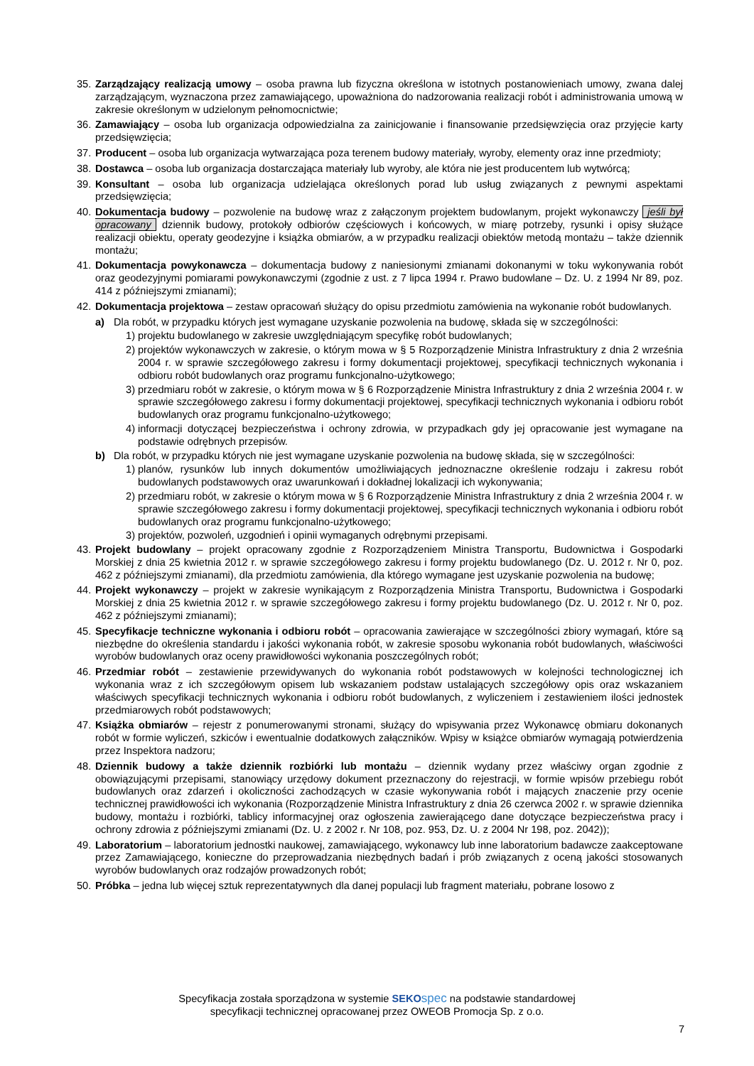35. Zarządzający realizacją umowy – osoba prawna lub fizyczna określona w istotnych postanowieniach umowy, zwana dalej zarządzającym, wyznaczona przez zamawiającego, upoważniona do nadzorowania realizacji robót i administrowania umową w zakresie określonym w udzielonym pełnomocnictwie;
36. Zamawiający – osoba lub organizacja odpowiedzialna za zainicjowanie i finansowanie przedsięwzięcia oraz przyjęcie karty przedsięwzięcia;
37. Producent – osoba lub organizacja wytwarzająca poza terenem budowy materiały, wyroby, elementy oraz inne przedmioty;
38. Dostawca – osoba lub organizacja dostarczająca materiały lub wyroby, ale która nie jest producentem lub wytwórcą;
39. Konsultant – osoba lub organizacja udzielająca określonych porad lub usług związanych z pewnymi aspektami przedsięwzięcia;
40. Dokumentacja budowy – pozwolenie na budowę wraz z załączonym projektem budowlanym, projekt wykonawczy jeśli był opracowany dziennik budowy, protokoły odbiorów częściowych i końcowych, w miarę potrzeby, rysunki i opisy służące realizacji obiektu, operaty geodezyjne i książka obmiarów, a w przypadku realizacji obiektów metodą montażu – także dziennik montażu;
41. Dokumentacja powykonawcza – dokumentacja budowy z naniesionymi zmianami dokonanymi w toku wykonywania robót oraz geodezyjnymi pomiarami powykonawczymi (zgodnie z ust. z 7 lipca 1994 r. Prawo budowlane – Dz. U. z 1994 Nr 89, poz. 414 z późniejszymi zmianami);
42. Dokumentacja projektowa – zestaw opracowań służący do opisu przedmiotu zamówienia na wykonanie robót budowlanych.
a) Dla robót, w przypadku których jest wymagane uzyskanie pozwolenia na budowę, składa się w szczególności:
1) projektu budowlanego w zakresie uwzględniającym specyfikę robót budowlanych;
2) projektów wykonawczych w zakresie, o którym mowa w § 5 Rozporządzenie Ministra Infrastruktury z dnia 2 września 2004 r. w sprawie szczegółowego zakresu i formy dokumentacji projektowej, specyfikacji technicznych wykonania i odbioru robót budowlanych oraz programu funkcjonalno-użytkowego;
3) przedmiaru robót w zakresie, o którym mowa w § 6 Rozporządzenie Ministra Infrastruktury z dnia 2 września 2004 r. w sprawie szczegółowego zakresu i formy dokumentacji projektowej, specyfikacji technicznych wykonania i odbioru robót budowlanych oraz programu funkcjonalno-użytkowego;
4) informacji dotyczącej bezpieczeństwa i ochrony zdrowia, w przypadkach gdy jej opracowanie jest wymagane na podstawie odrębnych przepisów.
b) Dla robót, w przypadku których nie jest wymagane uzyskanie pozwolenia na budowę składa, się w szczególności:
1) planów, rysunków lub innych dokumentów umożliwiających jednoznaczne określenie rodzaju i zakresu robót budowlanych podstawowych oraz uwarunkowań i dokładnej lokalizacji ich wykonywania;
2) przedmiaru robót, w zakresie o którym mowa w § 6 Rozporządzenie Ministra Infrastruktury z dnia 2 września 2004 r. w sprawie szczegółowego zakresu i formy dokumentacji projektowej, specyfikacji technicznych wykonania i odbioru robót budowlanych oraz programu funkcjonalno-użytkowego;
3) projektów, pozwoleń, uzgodnień i opinii wymaganych odrębnymi przepisami.
43. Projekt budowlany – projekt opracowany zgodnie z Rozporządzeniem Ministra Transportu, Budownictwa i Gospodarki Morskiej z dnia 25 kwietnia 2012 r. w sprawie szczegółowego zakresu i formy projektu budowlanego (Dz. U. 2012 r. Nr 0, poz. 462 z późniejszymi zmianami), dla przedmiotu zamówienia, dla którego wymagane jest uzyskanie pozwolenia na budowę;
44. Projekt wykonawczy – projekt w zakresie wynikającym z Rozporządzenia Ministra Transportu, Budownictwa i Gospodarki Morskiej z dnia 25 kwietnia 2012 r. w sprawie szczegółowego zakresu i formy projektu budowlanego (Dz. U. 2012 r. Nr 0, poz. 462 z późniejszymi zmianami);
45. Specyfikacje techniczne wykonania i odbioru robót – opracowania zawierające w szczególności zbiory wymagań, które są niezbędne do określenia standardu i jakości wykonania robót, w zakresie sposobu wykonania robót budowlanych, właściwości wyrobów budowlanych oraz oceny prawidłowości wykonania poszczególnych robót;
46. Przedmiar robót – zestawienie przewidywanych do wykonania robót podstawowych w kolejności technologicznej ich wykonania wraz z ich szczegółowym opisem lub wskazaniem podstaw ustalających szczegółowy opis oraz wskazaniem właściwych specyfikacji technicznych wykonania i odbioru robót budowlanych, z wyliczeniem i zestawieniem ilości jednostek przedmiarowych robót podstawowych;
47. Książka obmiarów – rejestr z ponumerowanymi stronami, służący do wpisywania przez Wykonawcę obmiaru dokonanych robót w formie wyliczeń, szkiców i ewentualnie dodatkowych załączników. Wpisy w książce obmiarów wymagają potwierdzenia przez Inspektora nadzoru;
48. Dziennik budowy a także dziennik rozbiórki lub montażu – dziennik wydany przez właściwy organ zgodnie z obowiązującymi przepisami, stanowiący urzędowy dokument przeznaczony do rejestracji, w formie wpisów przebiegu robót budowlanych oraz zdarzeń i okoliczności zachodzących w czasie wykonywania robót i mających znaczenie przy ocenie technicznej prawidłowości ich wykonania (Rozporządzenie Ministra Infrastruktury z dnia 26 czerwca 2002 r. w sprawie dziennika budowy, montażu i rozbiórki, tablicy informacyjnej oraz ogłoszenia zawierającego dane dotyczące bezpieczeństwa pracy i ochrony zdrowia z późniejszymi zmianami (Dz. U. z 2002 r. Nr 108, poz. 953, Dz. U. z 2004 Nr 198, poz. 2042));
49. Laboratorium – laboratorium jednostki naukowej, zamawiającego, wykonawcy lub inne laboratorium badawcze zaakceptowane przez Zamawiającego, konieczne do przeprowadzania niezbędnych badań i prób związanych z oceną jakości stosowanych wyrobów budowlanych oraz rodzajów prowadzonych robót;
50. Próbka – jedna lub więcej sztuk reprezentatywnych dla danej populacji lub fragment materiału, pobrane losowo z
Specyfikacja została sporządzona w systemie SEKO spec na podstawie standardowej
specyfikacji technicznej opracowanej przez OWEOB Promocja Sp. z o.o.
7